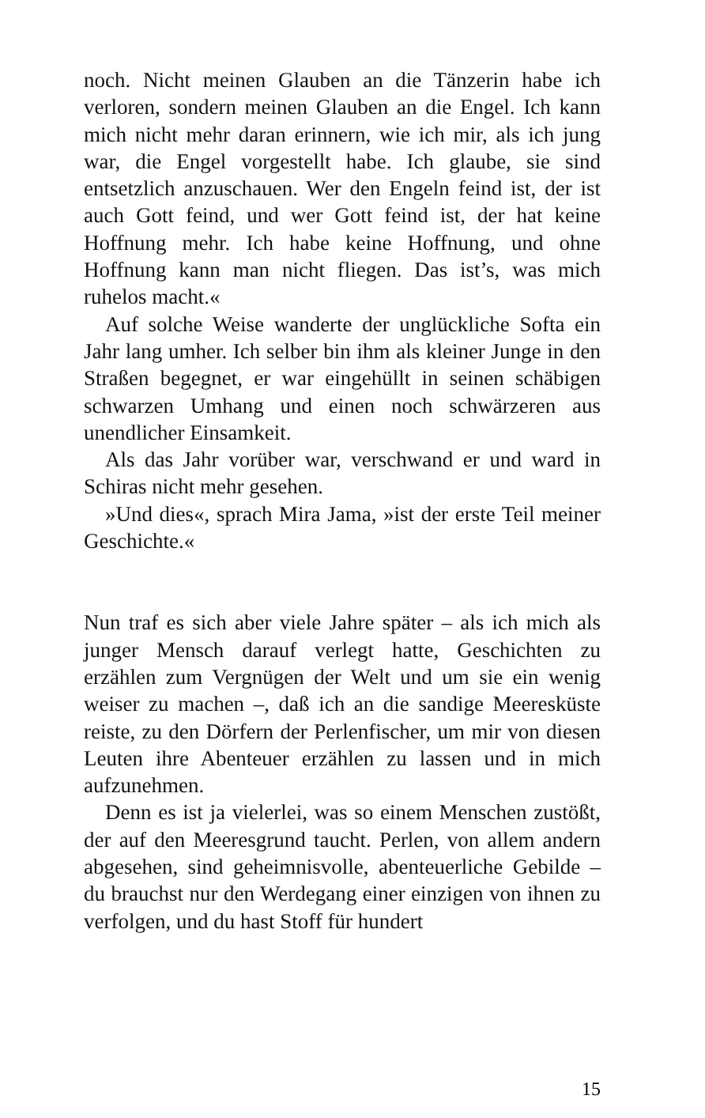noch. Nicht meinen Glauben an die Tänzerin habe ich verloren, sondern meinen Glauben an die Engel. Ich kann mich nicht mehr daran erinnern, wie ich mir, als ich jung war, die Engel vorgestellt habe. Ich glaube, sie sind entsetzlich anzuschauen. Wer den Engeln feind ist, der ist auch Gott feind, und wer Gott feind ist, der hat keine Hoffnung mehr. Ich habe keine Hoffnung, und ohne Hoffnung kann man nicht fliegen. Das ist’s, was mich ruhelos macht.«
Auf solche Weise wanderte der unglückliche Softa ein Jahr lang umher. Ich selber bin ihm als kleiner Junge in den Straßen begegnet, er war eingehüllt in seinen schäbigen schwarzen Umhang und einen noch schwärzeren aus unendlicher Einsamkeit.
Als das Jahr vorüber war, verschwand er und ward in Schiras nicht mehr gesehen.
»Und dies«, sprach Mira Jama, »ist der erste Teil meiner Geschichte.«
Nun traf es sich aber viele Jahre später – als ich mich als junger Mensch darauf verlegt hatte, Geschichten zu erzählen zum Vergnügen der Welt und um sie ein wenig weiser zu machen –, daß ich an die sandige Meeresküste reiste, zu den Dörfern der Perlenfischer, um mir von diesen Leuten ihre Abenteuer erzählen zu lassen und in mich aufzunehmen.
Denn es ist ja vielerlei, was so einem Menschen zustößt, der auf den Meeresgrund taucht. Perlen, von allem andern abgesehen, sind geheimnisvolle, abenteuerliche Gebilde – du brauchst nur den Werdegang einer einzigen von ihnen zu verfolgen, und du hast Stoff für hundert
15